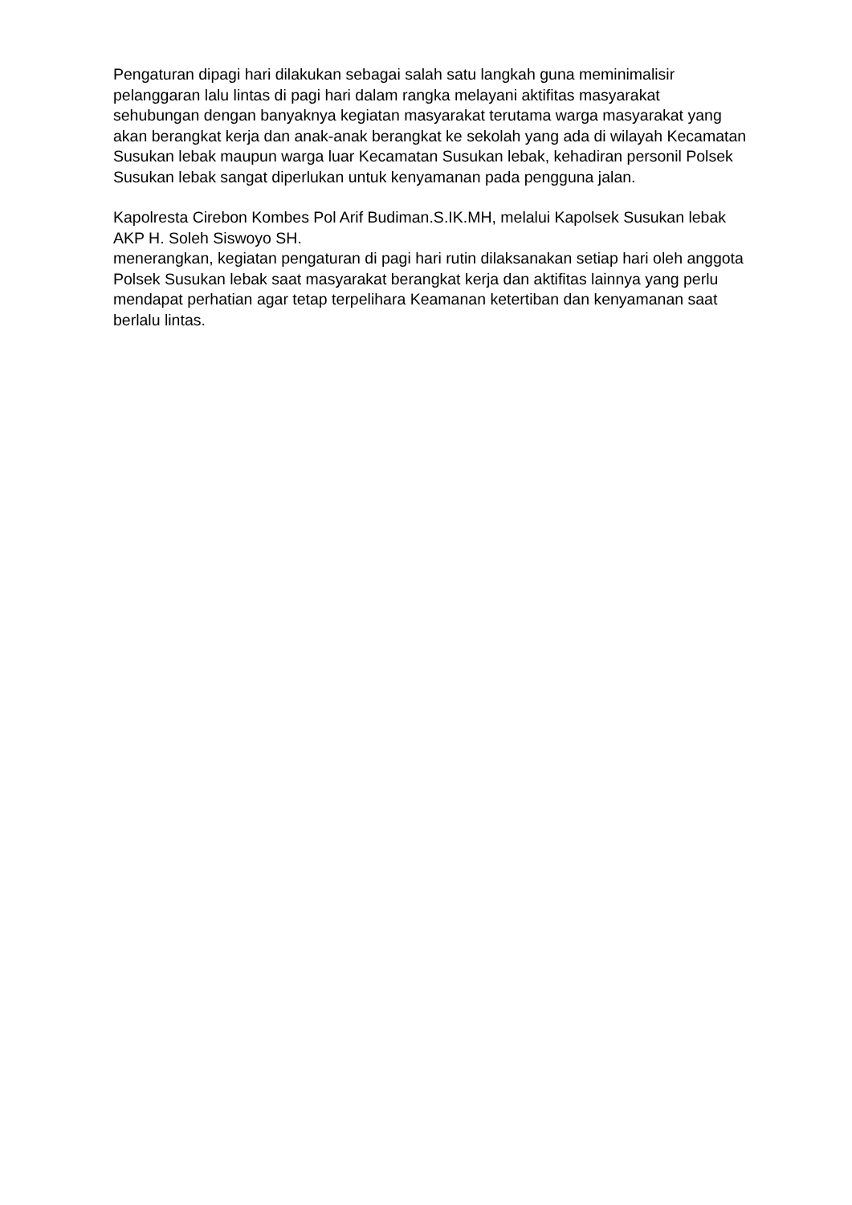Pengaturan dipagi hari dilakukan sebagai salah satu langkah guna meminimalisir pelanggaran lalu lintas di pagi hari dalam rangka melayani aktifitas masyarakat sehubungan dengan banyaknya kegiatan masyarakat terutama warga masyarakat yang akan berangkat kerja dan anak-anak berangkat ke sekolah yang ada di wilayah Kecamatan Susukan lebak maupun warga luar Kecamatan Susukan lebak, kehadiran personil Polsek Susukan lebak sangat diperlukan untuk kenyamanan pada pengguna jalan.
Kapolresta Cirebon Kombes Pol Arif Budiman.S.IK.MH, melalui Kapolsek Susukan lebak AKP H. Soleh Siswoyo SH.
menerangkan, kegiatan pengaturan di pagi hari rutin dilaksanakan setiap hari oleh anggota Polsek Susukan lebak saat masyarakat berangkat kerja dan aktifitas lainnya yang perlu mendapat perhatian agar tetap terpelihara Keamanan ketertiban dan kenyamanan saat berlalu lintas.